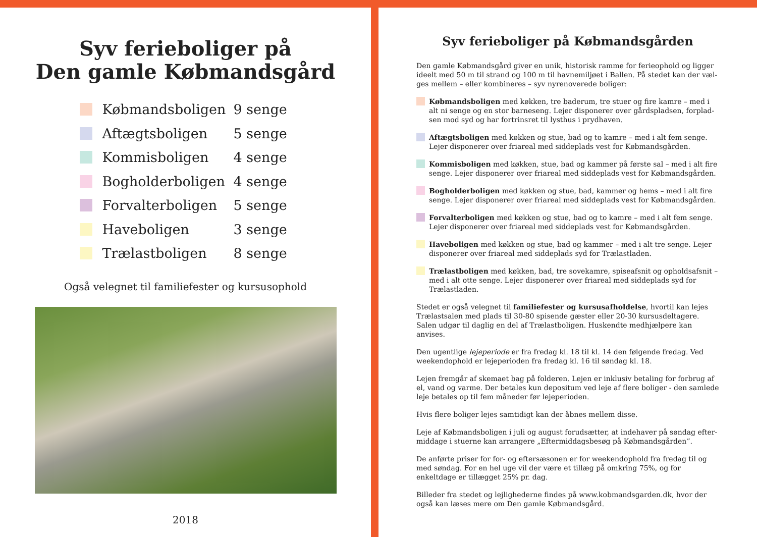Syv ferieboliger på
Den gamle Købmandsgård
Købmandsboligen 9 senge
Aftægtsboligen 5 senge
Kommisboligen 4 senge
Bogholderboligen 4 senge
Forvalterboligen 5 senge
Haveboligen 3 senge
Trælastboligen 8 senge
Også velegnet til familiefester og kursusophold
2018
Syv ferieboliger på Købmandsgården
Den gamle Købmandsgård giver en unik, historisk ramme for ferieophold og ligger ideelt med 50 m til strand og 100 m til havnemiljøet i Ballen. På stedet kan der væl-ges mellem – eller kombineres – syv nyrenoverede boliger:
Købmandsboligen med køkken, tre baderum, tre stuer og fire kamre – med i alt ni senge og en stor barneseng. Lejer disponerer over gårdspladsen, forplad-sen mod syd og har fortrinsret til lysthus i prydhaven.
Aftægtsboligen med køkken og stue, bad og to kamre – med i alt fem senge. Lejer disponerer over friareal med siddeplads vest for Købmandsgården.
Kommisboligen med køkken, stue, bad og kammer på første sal – med i alt fire senge. Lejer disponerer over friareal med siddeplads vest for Købmandsgården.
Bogholderboligen med køkken og stue, bad, kammer og hems – med i alt fire senge. Lejer disponerer over friareal med siddeplads vest for Købmandsgården.
Forvalterboligen med køkken og stue, bad og to kamre – med i alt fem senge. Lejer disponerer over friareal med siddeplads vest for Købmandsgården.
Haveboligen med køkken og stue, bad og kammer – med i alt tre senge. Lejer disponerer over friareal med siddeplads syd for Trælastladen.
Trælastboligen med køkken, bad, tre sovekamre, spiseafsnit og opholdsafsnit – med i alt otte senge. Lejer disponerer over friareal med siddeplads syd for Trælastladen.
Stedet er også velegnet til familiefester og kursusafholdelse, hvortil kan lejes Trælastsalen med plads til 30-80 spisende gæster eller 20-30 kursusdeltagere. Salen udgør til daglig en del af Trælastboligen. Huskendte medhjælpere kan anvises.
Den ugentlige lejeperiode er fra fredag kl. 18 til kl. 14 den følgende fredag. Ved weekendophold er lejeperioden fra fredag kl. 16 til søndag kl. 18.
Lejen fremgår af skemaet bag på folderen. Lejen er inklusiv betaling for forbrug af el, vand og varme. Der betales kun depositum ved leje af flere boliger - den samlede leje betales op til fem måneder før lejeperioden.
Hvis flere boliger lejes samtidigt kan der åbnes mellem disse.
Leje af Købmandsboligen i juli og august forudsætter, at indehaver på søndag efter-middage i stuerne kan arrangere „Eftermiddagsbesøg på Købmandsgården”.
De anførte priser for for- og eftersæsonen er for weekendophold fra fredag til og med søndag. For en hel uge vil der være et tillæg på omkring 75%, og for enkeltdage er tillægget 25% pr. dag.
Billeder fra stedet og lejlighederne findes på www.kobmandsgarden.dk, hvor der også kan læses mere om Den gamle Købmandsgård.